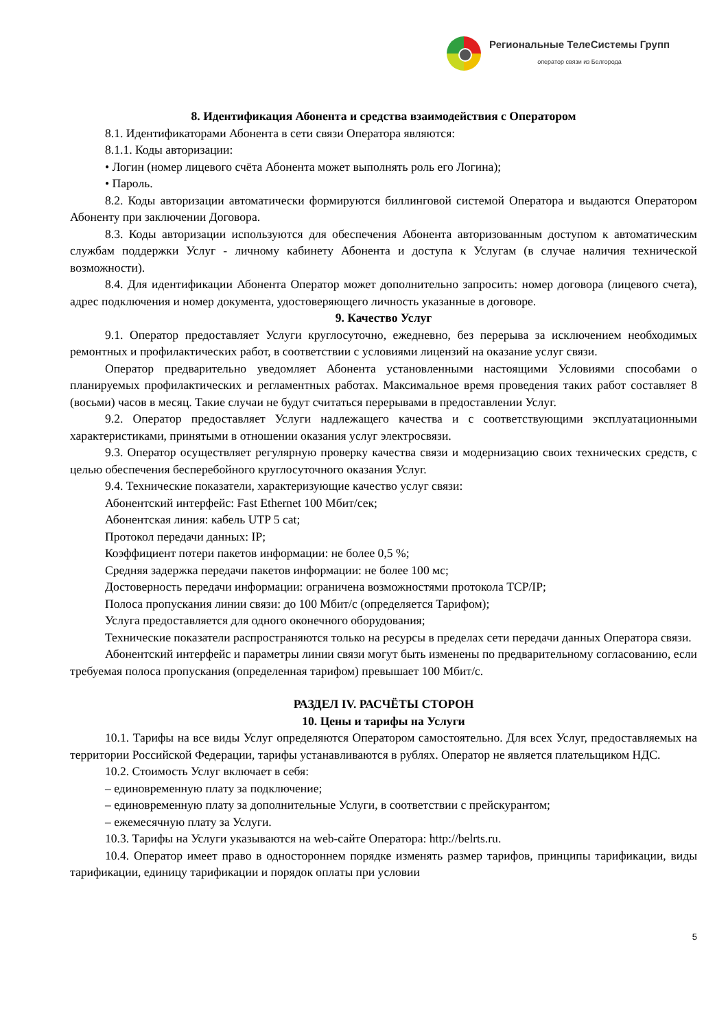Региональные ТелеСистемы Групп
оператор связи из Белгорода
8. Идентификация Абонента и средства взаимодействия с Оператором
8.1. Идентификаторами Абонента в сети связи Оператора являются:
8.1.1. Коды авторизации:
• Логин (номер лицевого счёта Абонента может выполнять роль его Логина);
• Пароль.
8.2. Коды авторизации автоматически формируются биллинговой системой Оператора и выдаются Оператором Абоненту при заключении Договора.
8.3. Коды авторизации используются для обеспечения Абонента авторизованным доступом к автоматическим службам поддержки Услуг - личному кабинету Абонента и доступа к Услугам (в случае наличия технической возможности).
8.4. Для идентификации Абонента Оператор может дополнительно запросить: номер договора (лицевого счета), адрес подключения и номер документа, удостоверяющего личность указанные в договоре.
9. Качество Услуг
9.1. Оператор предоставляет Услуги круглосуточно, ежедневно, без перерыва за исключением необходимых ремонтных и профилактических работ, в соответствии с условиями лицензий на оказание услуг связи.
Оператор предварительно уведомляет Абонента установленными настоящими Условиями способами о планируемых профилактических и регламентных работах. Максимальное время проведения таких работ составляет 8 (восьми) часов в месяц. Такие случаи не будут считаться перерывами в предоставлении Услуг.
9.2. Оператор предоставляет Услуги надлежащего качества и с соответствующими эксплуатационными характеристиками, принятыми в отношении оказания услуг электросвязи.
9.3. Оператор осуществляет регулярную проверку качества связи и модернизацию своих технических средств, с целью обеспечения бесперебойного круглосуточного оказания Услуг.
9.4. Технические показатели, характеризующие качество услуг связи:
Абонентский интерфейс: Fast Ethernet 100 Мбит/сек;
Абонентская линия: кабель UTP 5 cat;
Протокол передачи данных: IP;
Коэффициент потери пакетов информации: не более 0,5 %;
Средняя задержка передачи пакетов информации: не более 100 мс;
Достоверность передачи информации: ограничена возможностями протокола TCP/IP;
Полоса пропускания линии связи: до 100 Мбит/с (определяется Тарифом);
Услуга предоставляется для одного оконечного оборудования;
Технические показатели распространяются только на ресурсы в пределах сети передачи данных Оператора связи.
Абонентский интерфейс и параметры линии связи могут быть изменены по предварительному согласованию, если требуемая полоса пропускания (определенная тарифом) превышает 100 Мбит/с.
РАЗДЕЛ IV. РАСЧЁТЫ СТОРОН
10. Цены и тарифы на Услуги
10.1. Тарифы на все виды Услуг определяются Оператором самостоятельно. Для всех Услуг, предоставляемых на территории Российской Федерации, тарифы устанавливаются в рублях. Оператор не является плательщиком НДС.
10.2. Стоимость Услуг включает в себя:
– единовременную плату за подключение;
– единовременную плату за дополнительные Услуги, в соответствии с прейскурантом;
– ежемесячную плату за Услуги.
10.3. Тарифы на Услуги указываются на web-сайте Оператора: http://belrts.ru.
10.4. Оператор имеет право в одностороннем порядке изменять размер тарифов, принципы тарификации, виды тарификации, единицу тарификации и порядок оплаты при условии
5